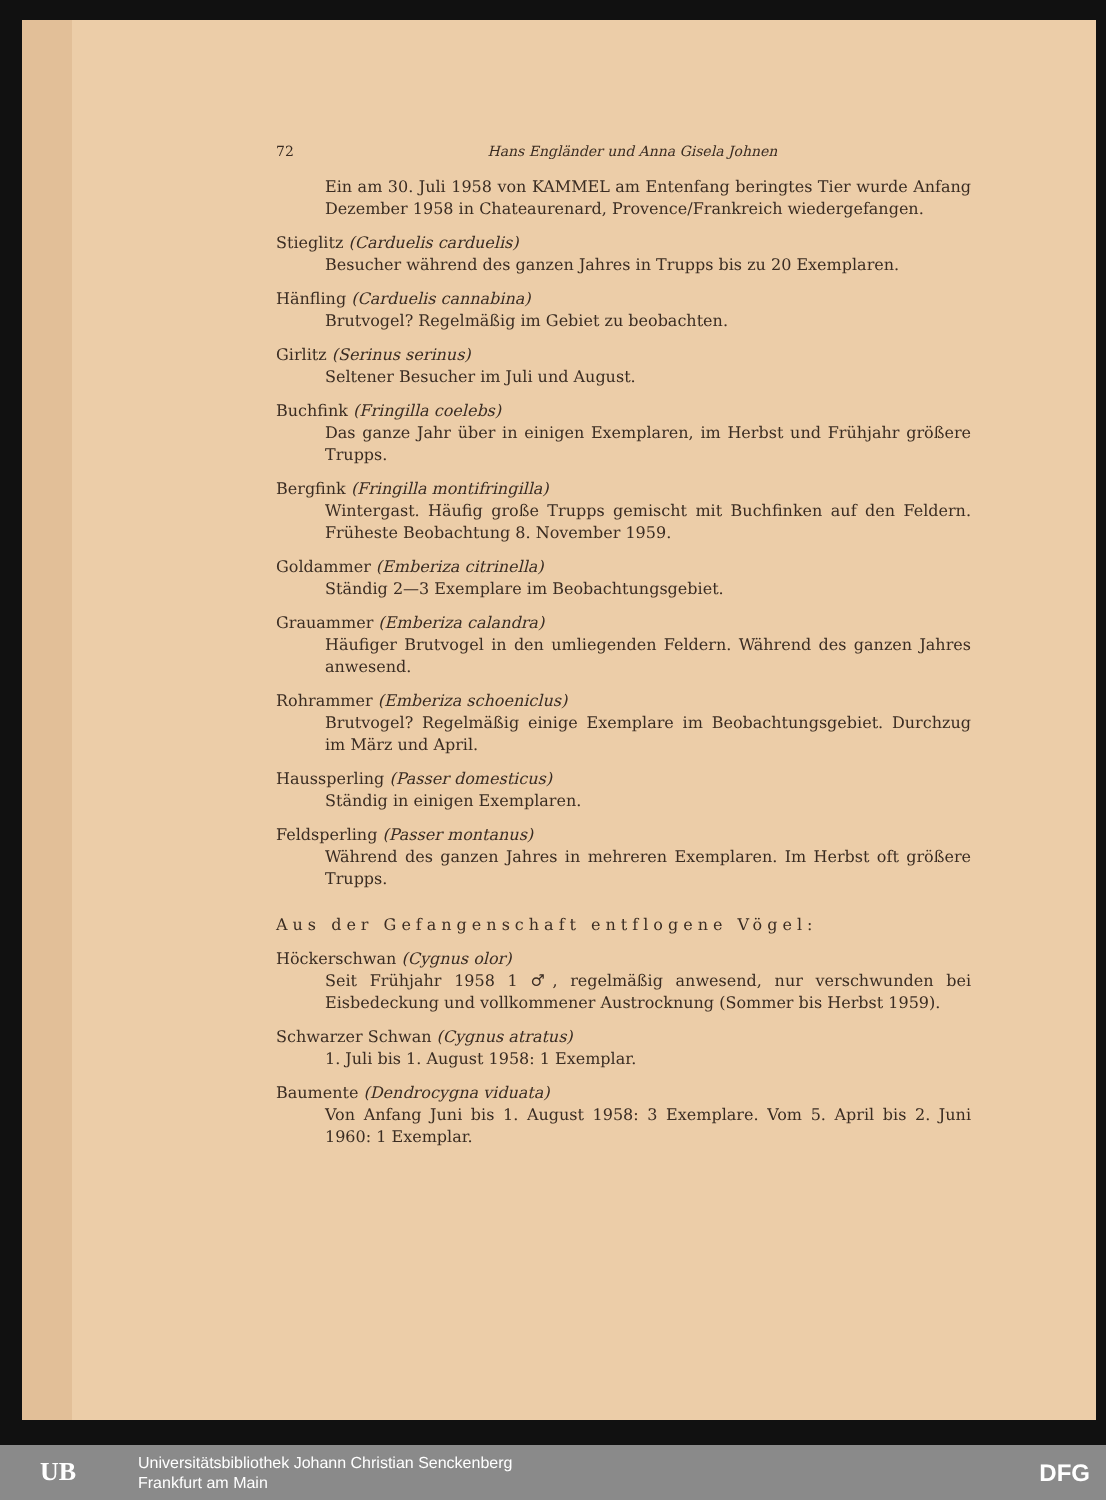72 Hans Engländer und Anna Gisela Johnen
Ein am 30. Juli 1958 von KAMMEL am Entenfang beringtes Tier wurde Anfang Dezember 1958 in Chateaurenard, Provence/Frankreich wiedergefangen.
Stieglitz (Carduelis carduelis)
Besucher während des ganzen Jahres in Trupps bis zu 20 Exemplaren.
Hänfling (Carduelis cannabina)
Brutvogel? Regelmäßig im Gebiet zu beobachten.
Girlitz (Serinus serinus)
Seltener Besucher im Juli und August.
Buchfink (Fringilla coelebs)
Das ganze Jahr über in einigen Exemplaren, im Herbst und Frühjahr größere Trupps.
Bergfink (Fringilla montifringilla)
Wintergast. Häufig große Trupps gemischt mit Buchfinken auf den Feldern. Früheste Beobachtung 8. November 1959.
Goldammer (Emberiza citrinella)
Ständig 2—3 Exemplare im Beobachtungsgebiet.
Grauammer (Emberiza calandra)
Häufiger Brutvogel in den umliegenden Feldern. Während des ganzen Jahres anwesend.
Rohrammer (Emberiza schoeniclus)
Brutvogel? Regelmäßig einige Exemplare im Beobachtungsgebiet. Durchzug im März und April.
Haussperling (Passer domesticus)
Ständig in einigen Exemplaren.
Feldsperling (Passer montanus)
Während des ganzen Jahres in mehreren Exemplaren. Im Herbst oft größere Trupps.
Aus der Gefangenschaft entflogene Vögel:
Höckerschwan (Cygnus olor)
Seit Frühjahr 1958 1 ♂, regelmäßig anwesend, nur verschwunden bei Eisbedeckung und vollkommener Austrocknung (Sommer bis Herbst 1959).
Schwarzer Schwan (Cygnus atratus)
1. Juli bis 1. August 1958: 1 Exemplar.
Baumente (Dendrocygna viduata)
Von Anfang Juni bis 1. August 1958: 3 Exemplare. Vom 5. April bis 2. Juni 1960: 1 Exemplar.
UB
Universitätsbibliothek Johann Christian Senckenberg
Frankfurt am Main
DFG